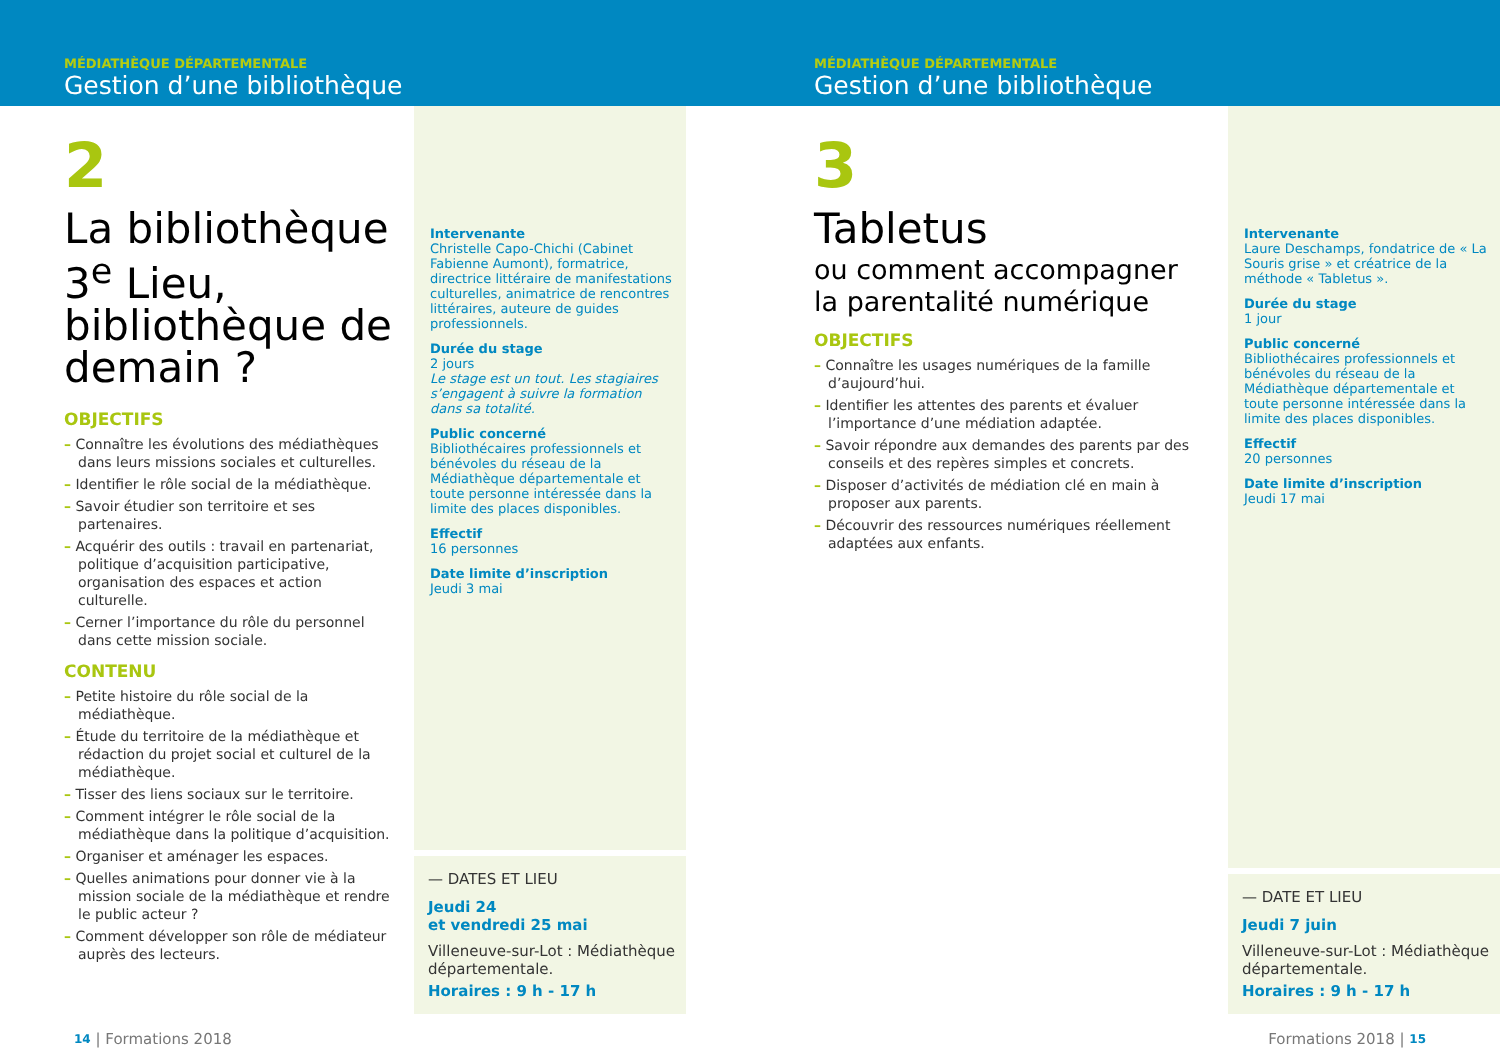MÉDIATHÈQUE DÉPARTEMENTALE
Gestion d’une bibliothèque
2
La bibliothèque 3<sup>e</sup> Lieu, bibliothèque de demain ?
OBJECTIFS
– Connaître les évolutions des médiathèques dans leurs missions sociales et culturelles.
– Identifier le rôle social de la médiathèque.
– Savoir étudier son territoire et ses partenaires.
– Acquérir des outils : travail en partenariat, politique d’acquisition participative, organisation des espaces et action culturelle.
– Cerner l’importance du rôle du personnel dans cette mission sociale.
CONTENU
– Petite histoire du rôle social de la médiathèque.
– Étude du territoire de la médiathèque et rédaction du projet social et culturel de la médiathèque.
– Tisser des liens sociaux sur le territoire.
– Comment intégrer le rôle social de la médiathèque dans la politique d’acquisition.
– Organiser et aménager les espaces.
– Quelles animations pour donner vie à la mission sociale de la médiathèque et rendre le public acteur ?
– Comment développer son rôle de médiateur auprès des lecteurs.
Intervenante
Christelle Capo-Chichi (Cabinet Fabienne Aumont), formatrice, directrice littéraire de manifestations culturelles, animatrice de rencontres littéraires, auteure de guides professionnels.
Durée du stage
2 jours
Le stage est un tout. Les stagiaires s’engagent à suivre la formation dans sa totalité.
Public concerné
Bibliothécaires professionnels et bénévoles du réseau de la Médiathèque départementale et toute personne intéressée dans la limite des places disponibles.
Effectif
16 personnes
Date limite d’inscription
Jeudi 3 mai
— DATES ET LIEU
Jeudi 24
et vendredi 25 mai
Villeneuve-sur-Lot : Médiathèque départementale.
Horaires : 9 h - 17 h
14 | Formations 2018
MÉDIATHÈQUE DÉPARTEMENTALE
Gestion d’une bibliothèque
3
Tabletus
ou comment accompagner la parentalité numérique
OBJECTIFS
– Connaître les usages numériques de la famille d’aujourd’hui.
– Identifier les attentes des parents et évaluer l’importance d’une médiation adaptée.
– Savoir répondre aux demandes des parents par des conseils et des repères simples et concrets.
– Disposer d’activités de médiation clé en main à proposer aux parents.
– Découvrir des ressources numériques réellement adaptées aux enfants.
Intervenante
Laure Deschamps, fondatrice de « La Souris grise » et créatrice de la méthode « Tabletus ».
Durée du stage
1 jour
Public concerné
Bibliothécaires professionnels et bénévoles du réseau de la Médiathèque départementale et toute personne intéressée dans la limite des places disponibles.
Effectif
20 personnes
Date limite d’inscription
Jeudi 17 mai
— DATE ET LIEU
Jeudi 7 juin
Villeneuve-sur-Lot : Médiathèque départementale.
Horaires : 9 h - 17 h
Formations 2018 | 15